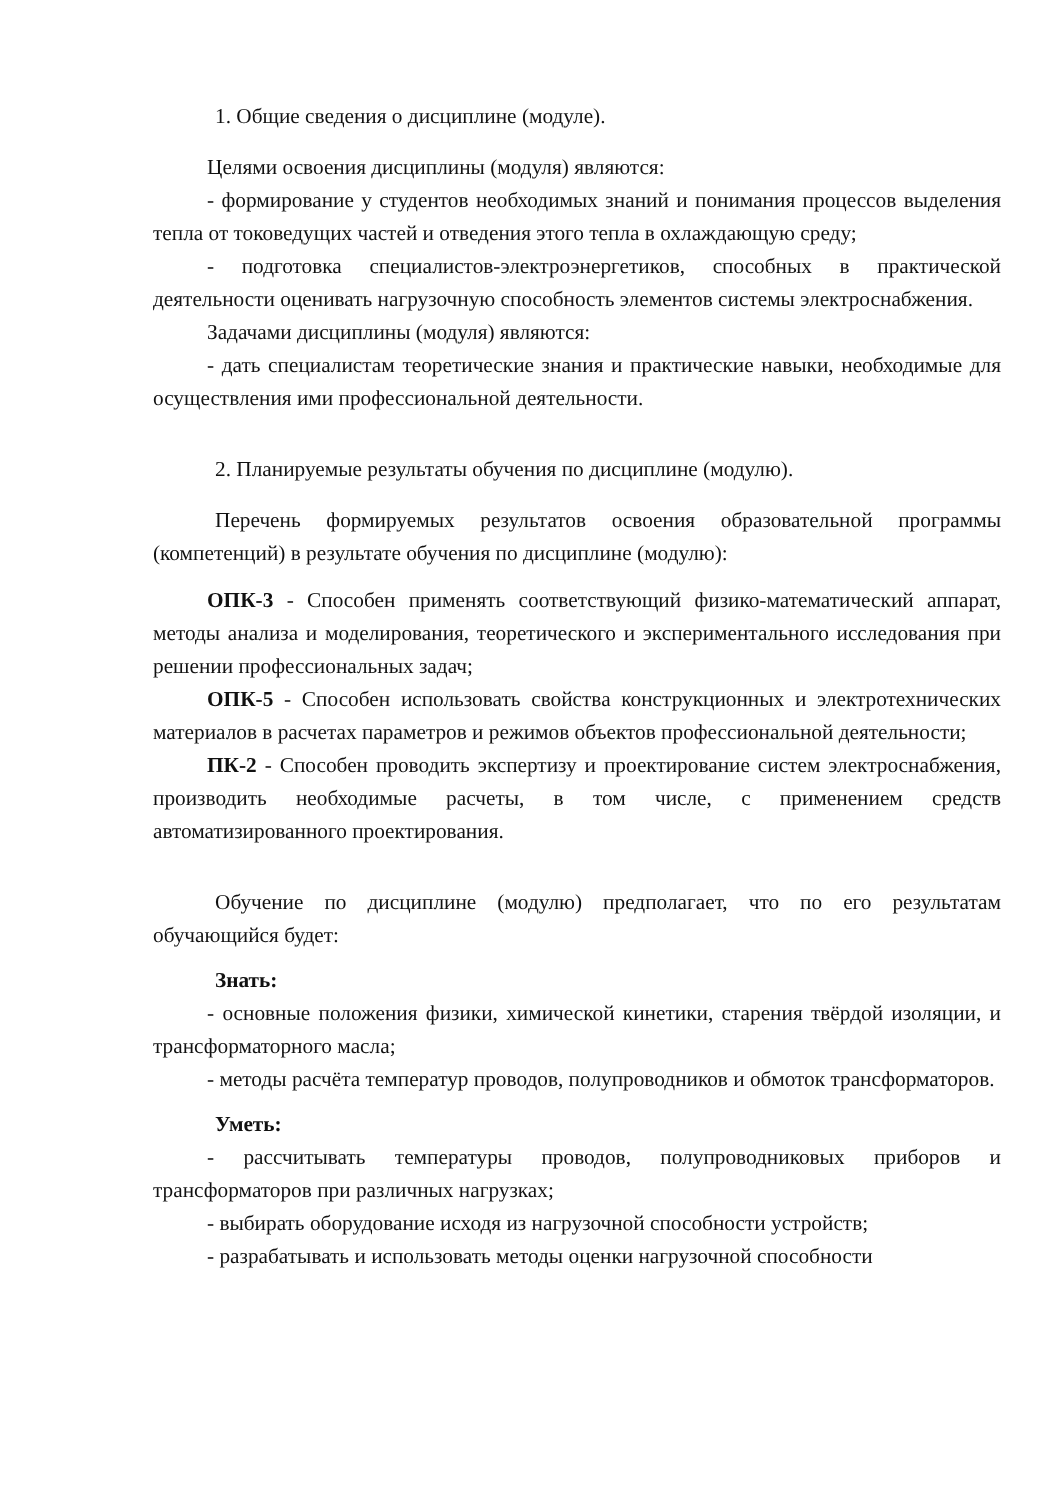1. Общие сведения о дисциплине (модуле).
Целями освоения дисциплины (модуля) являются:
- формирование у студентов необходимых знаний и понимания процессов выделения тепла от токоведущих частей и отведения этого тепла в охлаждающую среду;
- подготовка специалистов-электроэнергетиков, способных в практической деятельности оценивать нагрузочную способность элементов системы электроснабжения.
Задачами дисциплины (модуля) являются:
- дать специалистам теоретические знания и практические навыки, необходимые для осуществления ими профессиональной деятельности.
2. Планируемые результаты обучения по дисциплине (модулю).
Перечень формируемых результатов освоения образовательной программы (компетенций) в результате обучения по дисциплине (модулю):
ОПК-3 - Способен применять соответствующий физико-математический аппарат, методы анализа и моделирования, теоретического и экспериментального исследования при решении профессиональных задач;
ОПК-5 - Способен использовать свойства конструкционных и электротехнических материалов в расчетах параметров и режимов объектов профессиональной деятельности;
ПК-2 - Способен проводить экспертизу и проектирование систем электроснабжения, производить необходимые расчеты, в том числе, с применением средств автоматизированного проектирования.
Обучение по дисциплине (модулю) предполагает, что по его результатам обучающийся будет:
Знать:
- основные положения физики, химической кинетики, старения твёрдой изоляции, и трансформаторного масла;
- методы расчёта температур проводов, полупроводников и обмоток трансформаторов.
Уметь:
- рассчитывать температуры проводов, полупроводниковых приборов и трансформаторов при различных нагрузках;
- выбирать оборудование исходя из нагрузочной способности устройств;
- разрабатывать и использовать методы оценки нагрузочной способности